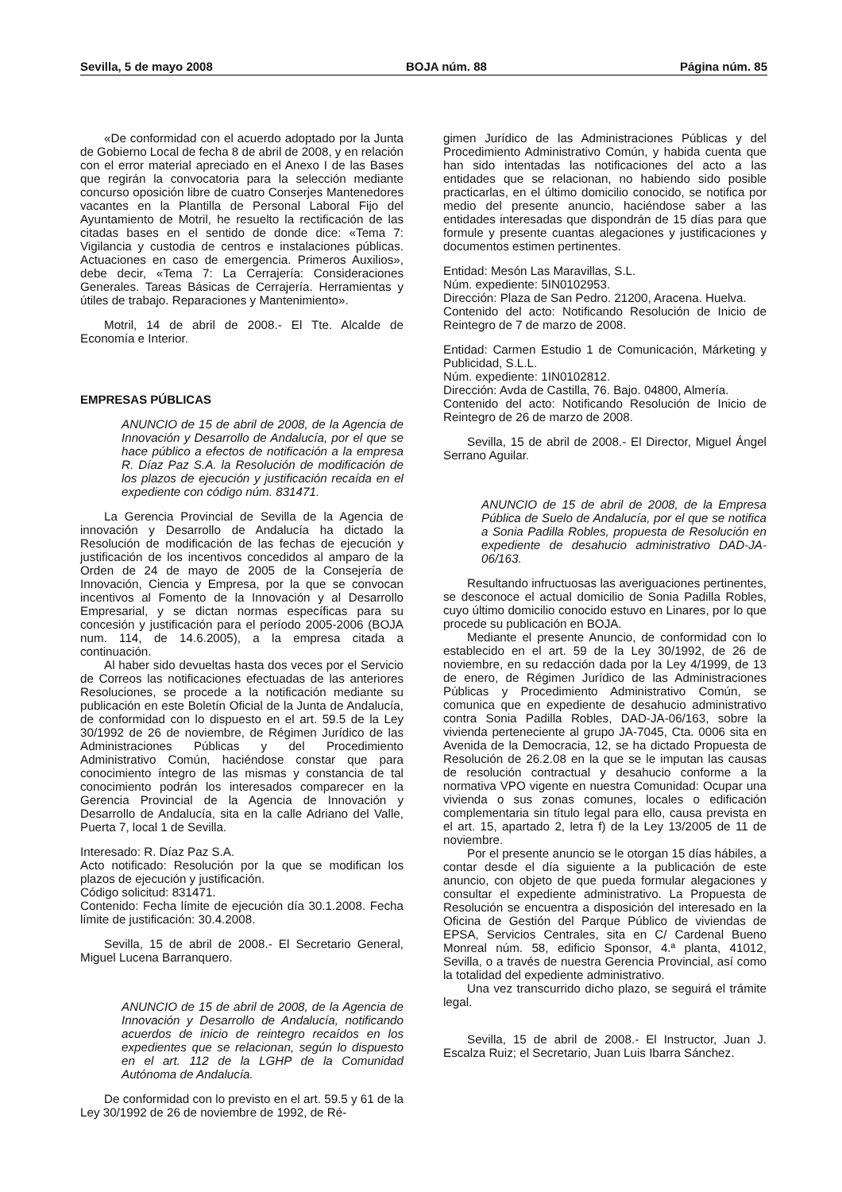Sevilla, 5 de mayo 2008 BOJA núm. 88 Página núm. 85
«De conformidad con el acuerdo adoptado por la Junta de Gobierno Local de fecha 8 de abril de 2008, y en relación con el error material apreciado en el Anexo I de las Bases que regirán la convocatoria para la selección mediante concurso oposición libre de cuatro Conserjes Mantenedores vacantes en la Plantilla de Personal Laboral Fijo del Ayuntamiento de Motril, he resuelto la rectificación de las citadas bases en el sentido de donde dice: «Tema 7: Vigilancia y custodia de centros e instalaciones públicas. Actuaciones en caso de emergencia. Primeros Auxilios», debe decir, «Tema 7: La Cerrajería: Consideraciones Generales. Tareas Básicas de Cerrajería. Herramientas y útiles de trabajo. Reparaciones y Mantenimiento».
Motril, 14 de abril de 2008.- El Tte. Alcalde de Economía e Interior.
EMPRESAS PÚBLICAS
ANUNCIO de 15 de abril de 2008, de la Agencia de Innovación y Desarrollo de Andalucía, por el que se hace público a efectos de notificación a la empresa R. Díaz Paz S.A. la Resolución de modificación de los plazos de ejecución y justificación recaída en el expediente con código núm. 831471.
La Gerencia Provincial de Sevilla de la Agencia de innovación y Desarrollo de Andalucía ha dictado la Resolución de modificación de las fechas de ejecución y justificación de los incentivos concedidos al amparo de la Orden de 24 de mayo de 2005 de la Consejería de Innovación, Ciencia y Empresa, por la que se convocan incentivos al Fomento de la Innovación y al Desarrollo Empresarial, y se dictan normas específicas para su concesión y justificación para el período 2005-2006 (BOJA num. 114, de 14.6.2005), a la empresa citada a continuación.
Al haber sido devueltas hasta dos veces por el Servicio de Correos las notificaciones efectuadas de las anteriores Resoluciones, se procede a la notificación mediante su publicación en este Boletín Oficial de la Junta de Andalucía, de conformidad con lo dispuesto en el art. 59.5 de la Ley 30/1992 de 26 de noviembre, de Régimen Jurídico de las Administraciones Públicas y del Procedimiento Administrativo Común, haciéndose constar que para conocimiento íntegro de las mismas y constancia de tal conocimiento podrán los interesados comparecer en la Gerencia Provincial de la Agencia de Innovación y Desarrollo de Andalucía, sita en la calle Adriano del Valle, Puerta 7, local 1 de Sevilla.
Interesado: R. Díaz Paz S.A.
Acto notificado: Resolución por la que se modifican los plazos de ejecución y justificación.
Código solicitud: 831471.
Contenido: Fecha límite de ejecución día 30.1.2008. Fecha límite de justificación: 30.4.2008.
Sevilla, 15 de abril de 2008.- El Secretario General, Miguel Lucena Barranquero.
ANUNCIO de 15 de abril de 2008, de la Agencia de Innovación y Desarrollo de Andalucía, notificando acuerdos de inicio de reintegro recaídos en los expedientes que se relacionan, según lo dispuesto en el art. 112 de la LGHP de la Comunidad Autónoma de Andalucía.
De conformidad con lo previsto en el art. 59.5 y 61 de la Ley 30/1992 de 26 de noviembre de 1992, de Ré-
gimen Jurídico de las Administraciones Públicas y del Procedimiento Administrativo Común, y habida cuenta que han sido intentadas las notificaciones del acto a las entidades que se relacionan, no habiendo sido posible practicarlas, en el último domicilio conocido, se notifica por medio del presente anuncio, haciéndose saber a las entidades interesadas que dispondrán de 15 días para que formule y presente cuantas alegaciones y justificaciones y documentos estimen pertinentes.
Entidad: Mesón Las Maravillas, S.L.
Núm. expediente: 5IN0102953.
Dirección: Plaza de San Pedro. 21200, Aracena. Huelva.
Contenido del acto: Notificando Resolución de Inicio de Reintegro de 7 de marzo de 2008.
Entidad: Carmen Estudio 1 de Comunicación, Márketing y Publicidad, S.L.L.
Núm. expediente: 1IN0102812.
Dirección: Avda de Castilla, 76. Bajo. 04800, Almería.
Contenido del acto: Notificando Resolución de Inicio de Reintegro de 26 de marzo de 2008.
Sevilla, 15 de abril de 2008.- El Director, Miguel Ángel Serrano Aguilar.
ANUNCIO de 15 de abril de 2008, de la Empresa Pública de Suelo de Andalucía, por el que se notifica a Sonia Padilla Robles, propuesta de Resolución en expediente de desahucio administrativo DAD-JA-06/163.
Resultando infructuosas las averiguaciones pertinentes, se desconoce el actual domicilio de Sonia Padilla Robles, cuyo último domicilio conocido estuvo en Linares, por lo que procede su publicación en BOJA.
Mediante el presente Anuncio, de conformidad con lo establecido en el art. 59 de la Ley 30/1992, de 26 de noviembre, en su redacción dada por la Ley 4/1999, de 13 de enero, de Régimen Jurídico de las Administraciones Públicas y Procedimiento Administrativo Común, se comunica que en expediente de desahucio administrativo contra Sonia Padilla Robles, DAD-JA-06/163, sobre la vivienda perteneciente al grupo JA-7045, Cta. 0006 sita en Avenida de la Democracia, 12, se ha dictado Propuesta de Resolución de 26.2.08 en la que se le imputan las causas de resolución contractual y desahucio conforme a la normativa VPO vigente en nuestra Comunidad: Ocupar una vivienda o sus zonas comunes, locales o edificación complementaria sin título legal para ello, causa prevista en el art. 15, apartado 2, letra f) de la Ley 13/2005 de 11 de noviembre.
Por el presente anuncio se le otorgan 15 días hábiles, a contar desde el día siguiente a la publicación de este anuncio, con objeto de que pueda formular alegaciones y consultar el expediente administrativo. La Propuesta de Resolución se encuentra a disposición del interesado en la Oficina de Gestión del Parque Público de viviendas de EPSA, Servicios Centrales, sita en C/ Cardenal Bueno Monreal núm. 58, edificio Sponsor, 4.ª planta, 41012, Sevilla, o a través de nuestra Gerencia Provincial, así como la totalidad del expediente administrativo.
Una vez transcurrido dicho plazo, se seguirá el trámite legal.
Sevilla, 15 de abril de 2008.- El Instructor, Juan J. Escalza Ruiz; el Secretario, Juan Luis Ibarra Sánchez.